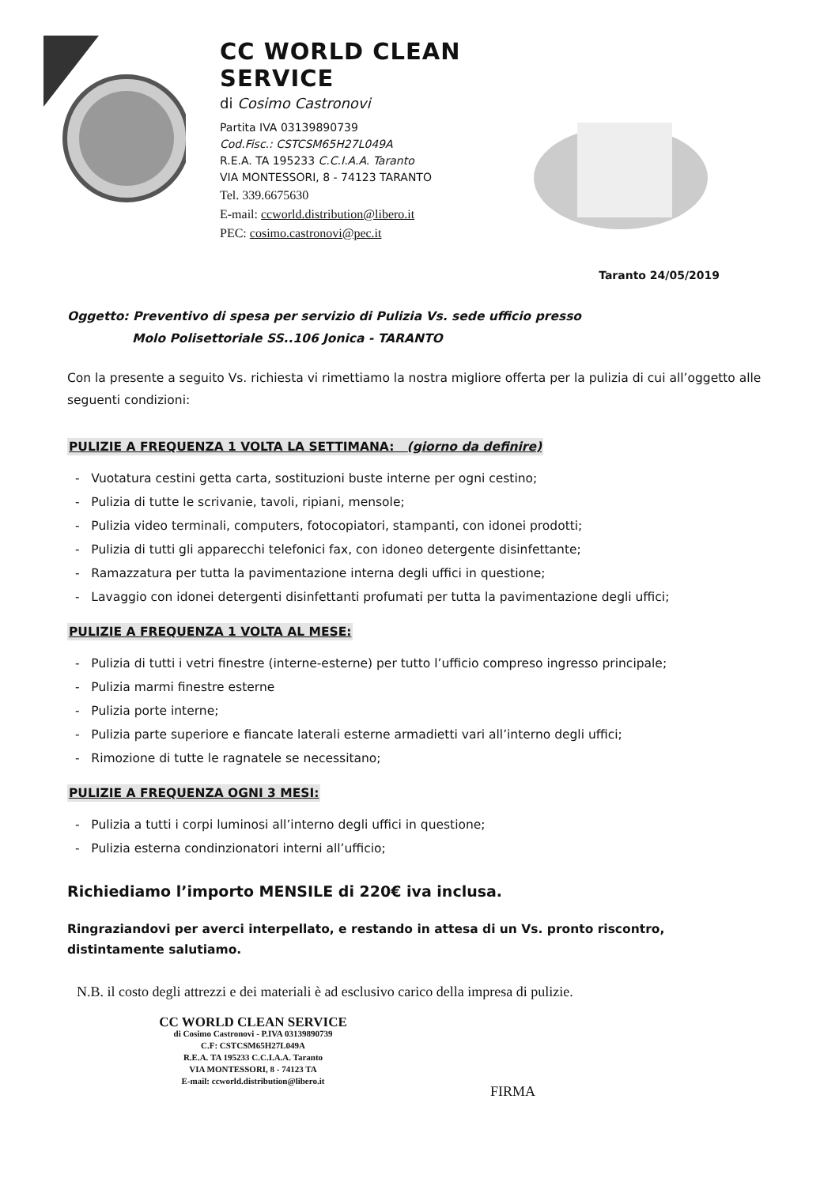CC WORLD CLEAN SERVICE
di Cosimo Castronovi
Partita IVA 03139890739
Cod.Fisc.: CSTCSM65H27L049A
R.E.A. TA 195233 C.C.I.A.A. Taranto
VIA MONTESSORI, 8 - 74123 TARANTO
Tel. 339.6675630
E-mail: ccworld.distribution@libero.it
PEC: cosimo.castronovi@pec.it
Taranto 24/05/2019
Oggetto: Preventivo di spesa per servizio di Pulizia Vs. sede ufficio presso
Molo Polisettoriale SS..106 Jonica - TARANTO
Con la presente a seguito Vs. richiesta vi rimettiamo la nostra migliore offerta per la pulizia di cui all’oggetto alle seguenti condizioni:
PULIZIE A FREQUENZA 1 VOLTA LA SETTIMANA: (giorno da definire)
- Vuotatura cestini getta carta, sostituzioni buste interne per ogni cestino;
- Pulizia di tutte le scrivanie, tavoli, ripiani, mensole;
- Pulizia video terminali, computers, fotocopiatori, stampanti, con idonei prodotti;
- Pulizia di tutti gli apparecchi telefonici fax, con idoneo detergente disinfettante;
- Ramazzatura per tutta la pavimentazione interna degli uffici in questione;
- Lavaggio con idonei detergenti disinfettanti profumati per tutta la pavimentazione degli uffici;
PULIZIE A FREQUENZA 1 VOLTA AL MESE:
- Pulizia di tutti i vetri finestre (interne-esterne) per tutto l’ufficio compreso ingresso principale;
- Pulizia marmi finestre esterne
- Pulizia porte interne;
- Pulizia parte superiore e fiancate laterali esterne armadietti vari all’interno degli uffici;
- Rimozione di tutte le ragnatele se necessitano;
PULIZIE A FREQUENZA OGNI 3 MESI:
- Pulizia a tutti i corpi luminosi all’interno degli uffici in questione;
- Pulizia esterna condinzionatori interni all’ufficio;
Richiediamo l’importo MENSILE di 220€ iva inclusa.
Ringraziandovi per averci interpellato, e restando in attesa di un Vs. pronto riscontro, distintamente salutiamo.
N.B. il costo degli attrezzi e dei materiali è ad esclusivo carico della impresa di pulizie.
CC WORLD CLEAN SERVICE
di Cosimo Castronovi - P.IVA 03139890739
C.F: CSTCSM65H27L049A
R.E.A. TA 195233 C.C.I.A.A. Taranto
VIA MONTESSORI, 8 - 74123 TA
E-mail: ccworld.distribution@libero.it
FIRMA